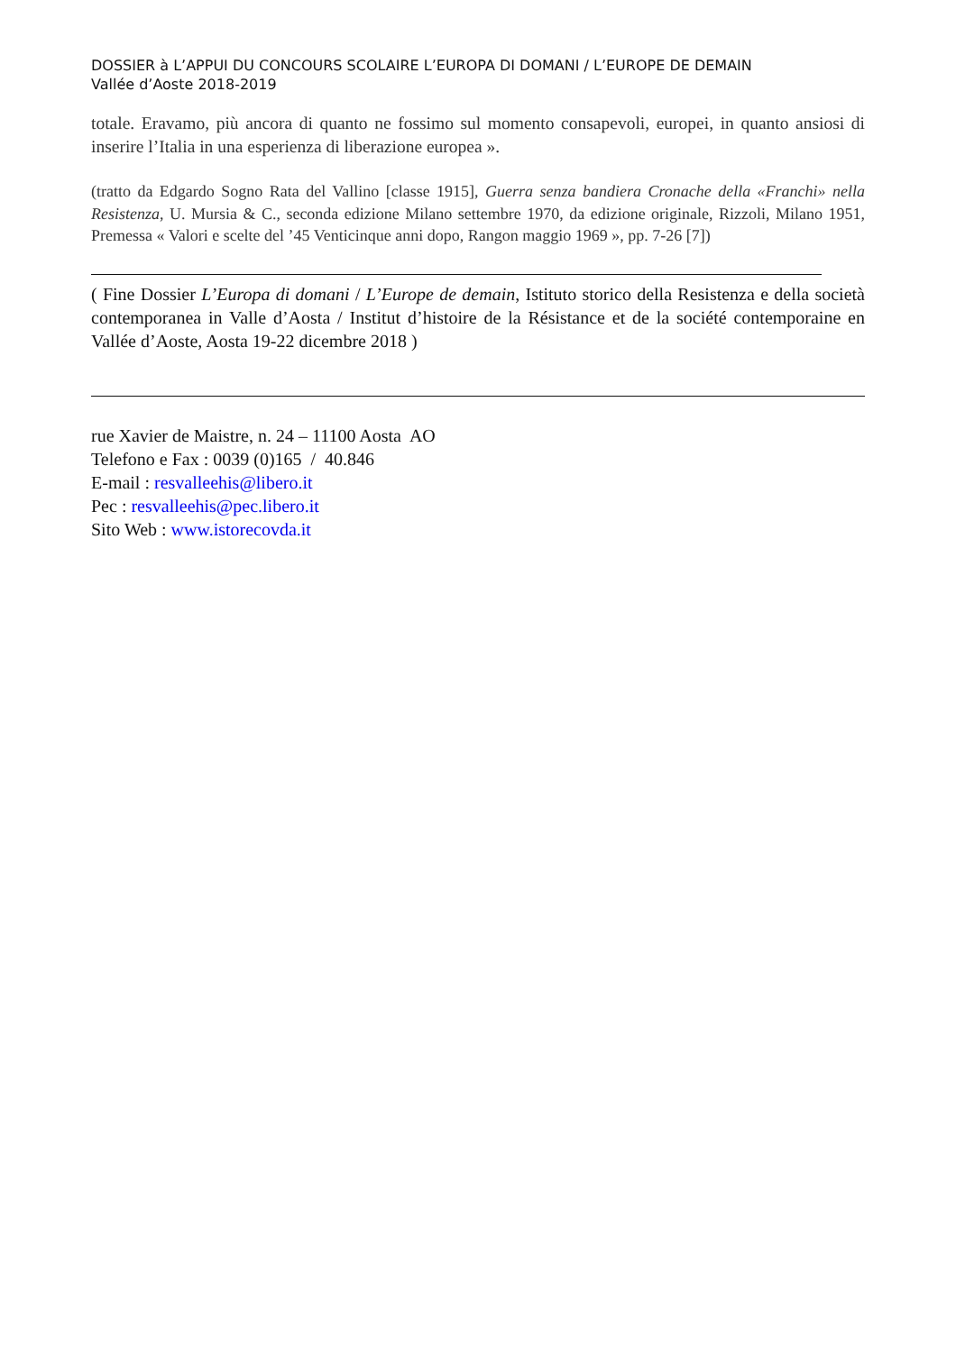DOSSIER à L’APPUI DU CONCOURS SCOLAIRE L’EUROPA DI DOMANI / L’EUROPE DE DEMAIN
Vallée d’Aoste 2018-2019
totale. Eravamo, più ancora di quanto ne fossimo sul momento consapevoli, europei, in quanto ansiosi di inserire l’Italia in una esperienza di liberazione europea ».
(tratto da Edgardo Sogno Rata del Vallino [classe 1915], Guerra senza bandiera Cronache della «Franchi» nella Resistenza, U. Mursia & C., seconda edizione Milano settembre 1970, da edizione originale, Rizzoli, Milano 1951, Premessa « Valori e scelte del ’45 Venticinque anni dopo, Rangon maggio 1969 », pp. 7-26 [7])
( Fine Dossier L’Europa di domani / L’Europe de demain, Istituto storico della Resistenza e della società contemporanea in Valle d’Aosta / Institut d’histoire de la Résistance et de la société contemporaine en Vallée d’Aoste, Aosta 19-22 dicembre 2018 )
rue Xavier de Maistre, n. 24 – 11100 Aosta AO
Telefono e Fax : 0039 (0)165 / 40.846
E-mail : resvalleehis@libero.it
Pec : resvalleehis@pec.libero.it
Sito Web : www.istorecovda.it